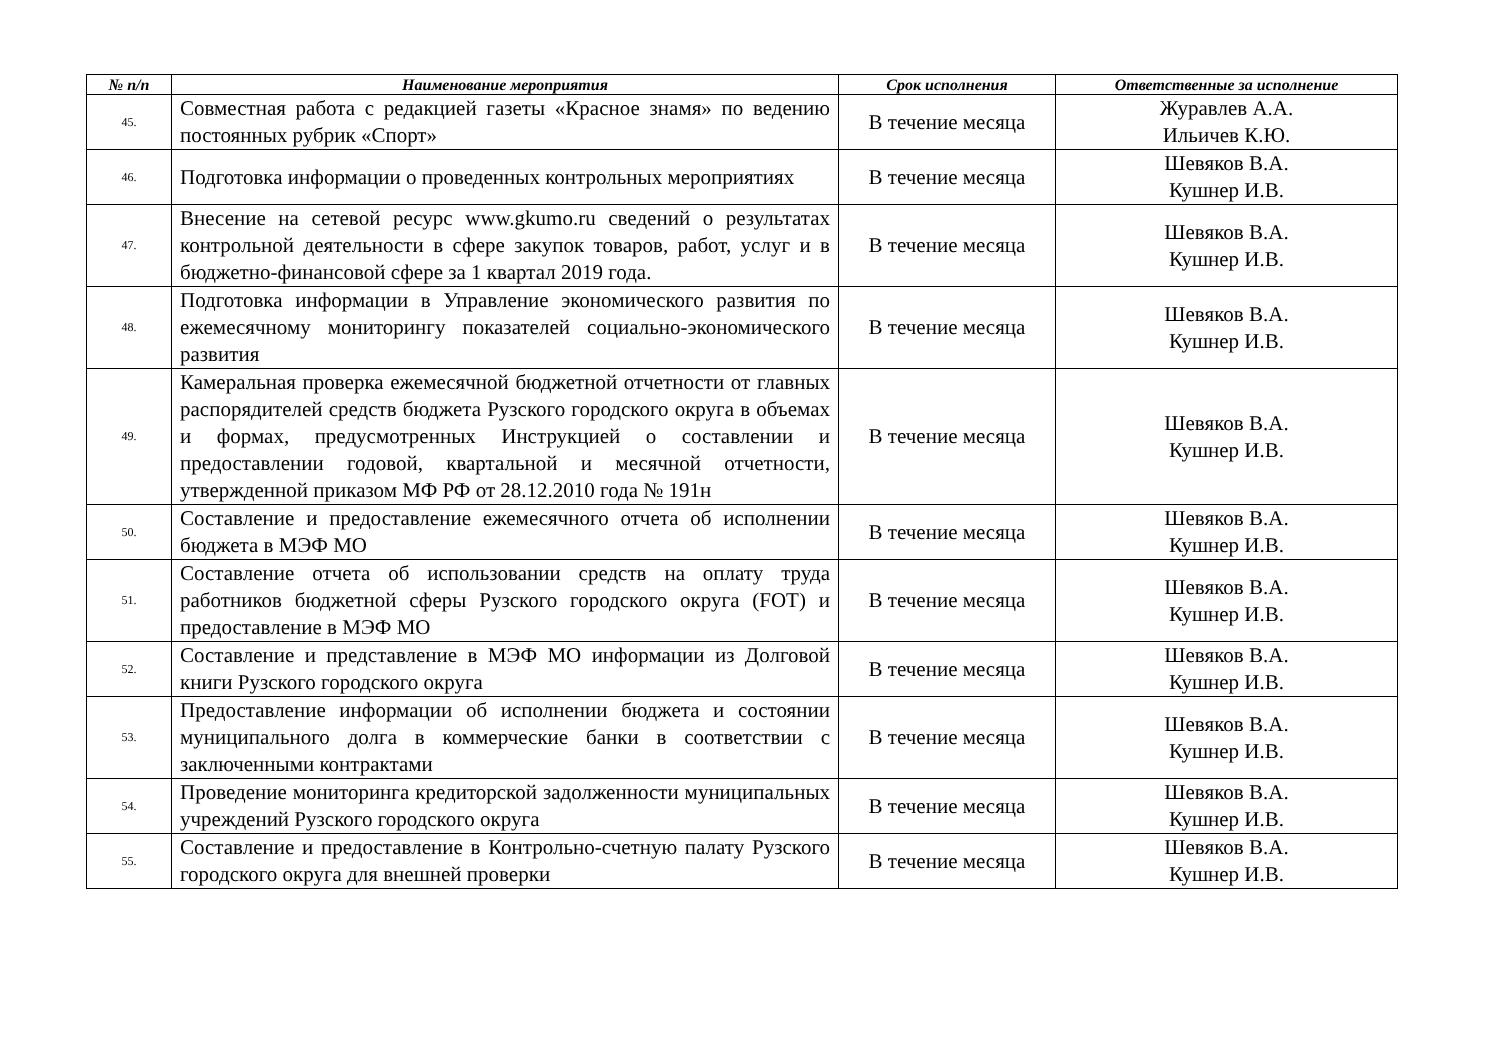| № п/п | Наименование мероприятия | Срок исполнения | Ответственные за исполнение |
| --- | --- | --- | --- |
| 45. | Совместная работа с редакцией газеты «Красное знамя» по ведению постоянных рубрик «Спорт» | В течение месяца | Журавлев А.А. Ильичев К.Ю. |
| 46. | Подготовка информации о проведенных контрольных мероприятиях | В течение месяца | Шевяков В.А. Кушнер И.В. |
| 47. | Внесение на сетевой ресурс www.gkumo.ru сведений о результатах контрольной деятельности в сфере закупок товаров, работ, услуг и в бюджетно-финансовой сфере за 1 квартал 2019 года. | В течение месяца | Шевяков В.А. Кушнер И.В. |
| 48. | Подготовка информации в Управление экономического развития по ежемесячному мониторингу показателей социально-экономического развития | В течение месяца | Шевяков В.А. Кушнер И.В. |
| 49. | Камеральная проверка ежемесячной бюджетной отчетности от главных распорядителей средств бюджета Рузского городского округа в объемах и формах, предусмотренных Инструкцией о составлении и предоставлении годовой, квартальной и месячной отчетности, утвержденной приказом МФ РФ от 28.12.2010 года № 191н | В течение месяца | Шевяков В.А. Кушнер И.В. |
| 50. | Составление и предоставление ежемесячного отчета об исполнении бюджета в МЭФ МО | В течение месяца | Шевяков В.А. Кушнер И.В. |
| 51. | Составление отчета об использовании средств на оплату труда работников бюджетной сферы Рузского городского округа (FOT) и предоставление в МЭФ МО | В течение месяца | Шевяков В.А. Кушнер И.В. |
| 52. | Составление и представление в МЭФ МО информации из Долговой книги Рузского городского округа | В течение месяца | Шевяков В.А. Кушнер И.В. |
| 53. | Предоставление информации об исполнении бюджета и состоянии муниципального долга в коммерческие банки в соответствии с заключенными контрактами | В течение месяца | Шевяков В.А. Кушнер И.В. |
| 54. | Проведение мониторинга кредиторской задолженности муниципальных учреждений Рузского городского округа | В течение месяца | Шевяков В.А. Кушнер И.В. |
| 55. | Составление и предоставление в Контрольно-счетную палату Рузского городского округа для внешней проверки | В течение месяца | Шевяков В.А. Кушнер И.В. |